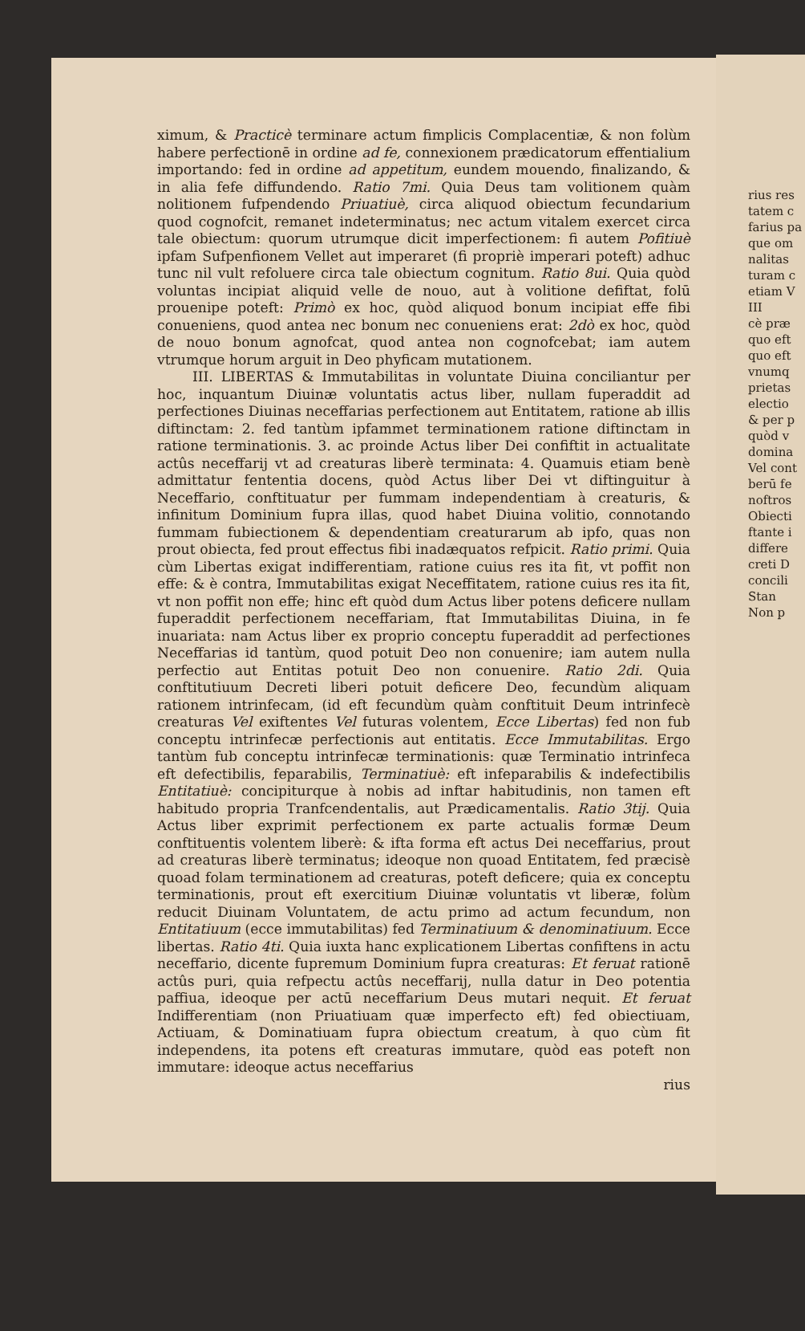rius res
tatem c
farius pa
que om
nalitas
turam c
etiam V
III
cè præ
quo eft
quo eft
vnumq
prietas
electio
& per p
quòd v
domina
Vel cont
berū fe
noftros
Obiecti
ftante i
differe
creti D
concili
Stan
Non p
ximum, & Practicè terminare actum fimplicis Complacentiæ, & non folùm habere perfectionē in ordine ad fe, connexionem prædicatorum effentialium importando: fed in ordine ad appetitum, eundem mouendo, finalizando, & in alia fefe diffundendo. Ratio 7mi. Quia Deus tam volitionem quàm nolitionem fufpendendo Priuatiuè, circa aliquod obiectum fecundarium quod cognofcit, remanet indeterminatus; nec actum vitalem exercet circa tale obiectum: quorum utrumque dicit imperfectionem: fi autem Pofitiuè ipfam Sufpenfionem Vellet aut imperaret (fi propriè imperari poteft) adhuc tunc nil vult refoluere circa tale obiectum cognitum. Ratio 8ui. Quia quòd voluntas incipiat aliquid velle de nouo, aut à volitione defiftat, folū proueniре poteft: Primò ex hoc, quòd aliquod bonum incipiat effe fibi conueniens, quod antea nec bonum nec conueniens erat: 2dò ex hoc, quòd de nouo bonum agnofcat, quod antea non cognofcebat; iam autem vtrumque horum arguit in Deo phyficam mutationem.
III. LIBERTAS & Immutabilitas in voluntate Diuina conciliantur per hoc, inquantum Diuinæ voluntatis actus liber, nullam fuperaddit ad perfectiones Diuinas neceffarias perfectionem aut Entitatem, ratione ab illis diftinctam: 2. fed tantùm ipfammet terminationem ratione diftinctam in ratione terminationis. 3. ac proinde Actus liber Dei confiftit in actualitate actûs neceffarij vt ad creaturas liberè terminata: 4. Quamuis etiam benè admittatur fententia docens, quòd Actus liber Dei vt diftinguitur à Neceffario, conftituatur per fummam independentiam à creaturis, & infinitum Dominium fupra illas, quod habet Diuina volitio, connotando fummam fubiectionem & dependentiam creaturarum ab ipfo, quas non prout obiecta, fed prout effectus fibi inadæquatos refpicit. Ratio primi. Quia cùm Libertas exigat indifferentiam, ratione cuius res ita fit, vt poffit non effe: & è contra, Immutabilitas exigat Neceffitatem, ratione cuius res ita fit, vt non poffit non effe; hinc eft quòd dum Actus liber potens deficere nullam fuperaddit perfectionem neceffariam, ftat Immutabilitas Diuina, in fe inuariata: nam Actus liber ex proprio conceptu fuperaddit ad perfectiones Neceffarias id tantùm, quod potuit Deo non conuenire; iam autem nulla perfectio aut Entitas potuit Deo non conuenire. Ratio 2di. Quia conftitutiuum Decreti liberi potuit deficere Deo, fecundùm aliquam rationem intrinfecam, (id eft fecundùm quàm conftituit Deum intrinfecè creaturas Vel exiftentes Vel futuras volentem, Ecce Libertas) fed non fub conceptu intrinfecæ perfectionis aut entitatis. Ecce Immutabilitas. Ergo tantùm fub conceptu intrinfecæ terminationis: quæ Terminatio intrinfeca eft defectibilis, feparabilis, Terminatiuè: eft infeparabilis & indefectibilis Entitatiuè: concipiturque à nobis ad inftar habitudinis, non tamen eft habitudo propria Tranfcendentalis, aut Prædicamentalis. Ratio 3tij. Quia Actus liber exprimit perfectionem ex parte actualis formæ Deum conftituentis volentem liberè: & ifta forma eft actus Dei neceffarius, prout ad creaturas liberè terminatus; ideoque non quoad Entitatem, fed præcisè quoad folam terminationem ad creaturas, poteft deficere; quia ex conceptu terminationis, prout eft exercitium Diuinæ voluntatis vt liberæ, folùm reducit Diuinam Voluntatem, de actu primo ad actum fecundum, non Entitatiuum (ecce immutabilitas) fed Terminatiuum & denominatiuum. Ecce libertas. Ratio 4ti. Quia iuxta hanc explicationem Libertas confiftens in actu neceffario, dicente fupremum Dominium fupra creaturas: Et feruat rationē actûs puri, quia refpectu actûs neceffarij, nulla datur in Deo potentia paffiua, ideoque per actū neceffarium Deus mutari nequit. Et feruat Indifferentiam (non Priuatiuam quæ imperfecto eft) fed obiectiuam, Actiuam, & Dominatiuam fupra obiectum creatum, à quo cùm fit independens, ita potens eft creaturas immutare, quòd eas poteft non immutare: ideoque actus neceffarius
rius